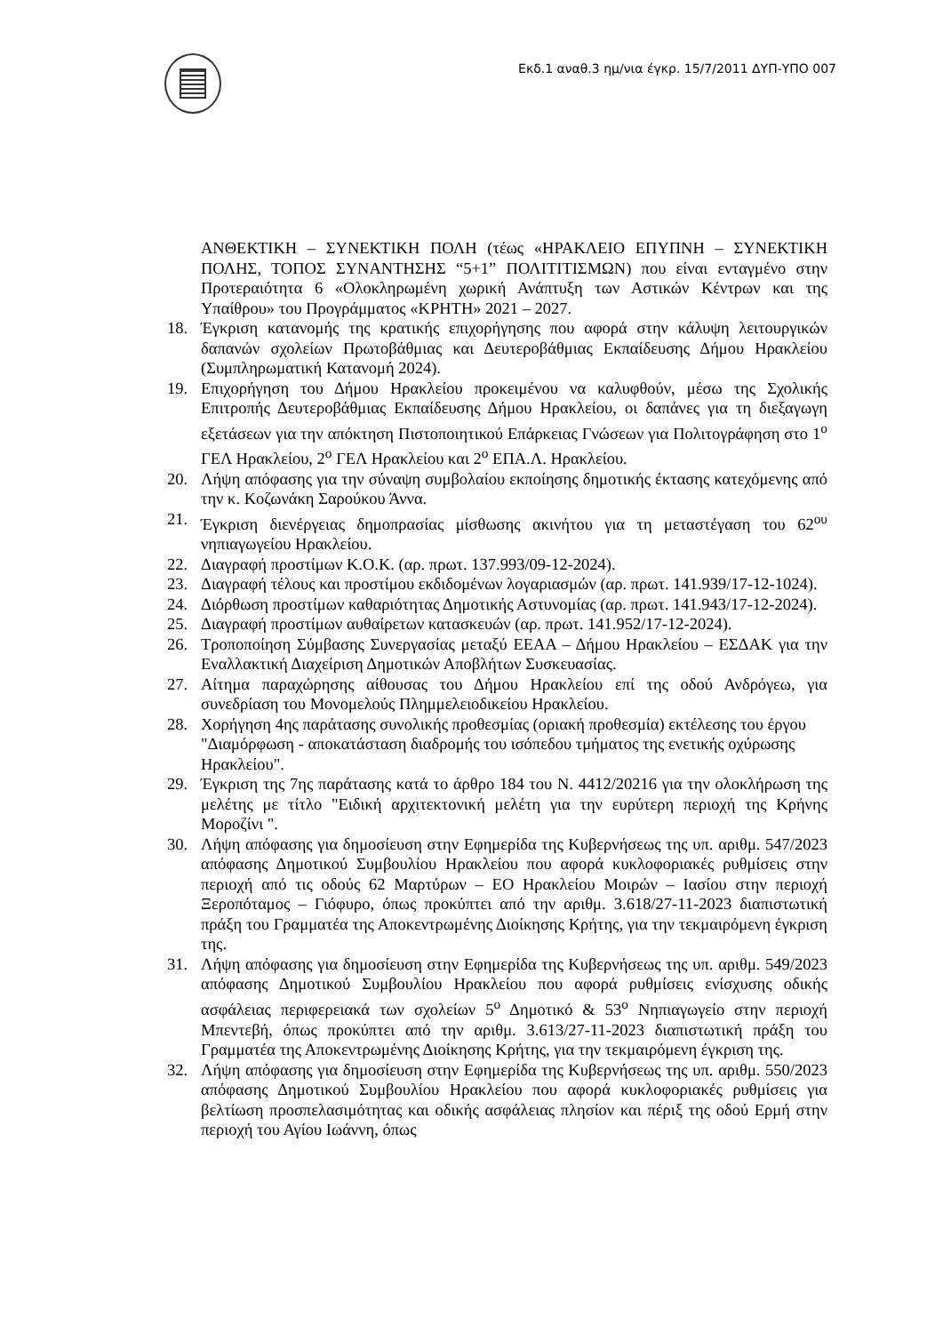Εκδ.1 αναθ.3 ημ/νια έγκρ. 15/7/2011 ΔΥΠ-ΥΠΟ 007
ΑΝΘΕΚΤΙΚΗ – ΣΥΝΕΚΤΙΚΗ ΠΟΛΗ (τέως «ΗΡΑΚΛΕΙΟ ΕΠΥΠΝΗ – ΣΥΝΕΚΤΙΚΗ ΠΟΛΗΣ, ΤΟΠΟΣ ΣΥΝΑΝΤΗΣΗΣ “5+1” ΠΟΛΙΤΙΤΙΣΜΩΝ) που είναι ενταγμένο στην Προτεραιότητα 6 «Ολοκληρωμένη χωρική Ανάπτυξη των Αστικών Κέντρων και της Υπαίθρου» του Προγράμματος «ΚΡΗΤΗ» 2021 – 2027.
18. Έγκριση κατανομής της κρατικής επιχορήγησης που αφορά στην κάλυψη λειτουργικών δαπανών σχολείων Πρωτοβάθμιας και Δευτεροβάθμιας Εκπαίδευσης Δήμου Ηρακλείου (Συμπληρωματική Κατανομή 2024).
19. Επιχορήγηση του Δήμου Ηρακλείου προκειμένου να καλυφθούν, μέσω της Σχολικής Επιτροπής Δευτεροβάθμιας Εκπαίδευσης Δήμου Ηρακλείου, οι δαπάνες για τη διεξαγωγη εξετάσεων για την απόκτηση Πιστοποιητικού Επάρκειας Γνώσεων για Πολιτογράφηση στο 1<sup>ο</sup> ΓΕΛ Ηρακλείου, 2<sup>ο</sup> ΓΕΛ Ηρακλείου και 2<sup>ο</sup> ΕΠΑ.Λ. Ηρακλείου.
20. Λήψη απόφασης για την σύναψη συμβολαίου εκποίησης δημοτικής έκτασης κατεχόμενης από την κ. Κοζωνάκη Σαρούκου Άννα.
21. Έγκριση διενέργειας δημοπρασίας μίσθωσης ακινήτου για τη μεταστέγαση του 62<sup>ου</sup> νηπιαγωγείου Ηρακλείου.
22. Διαγραφή προστίμων Κ.Ο.Κ. (αρ. πρωτ. 137.993/09-12-2024).
23. Διαγραφή τέλους και προστίμου εκδιδομένων λογαριασμών (αρ. πρωτ. 141.939/17-12-1024).
24. Διόρθωση προστίμων καθαριότητας Δημοτικής Αστυνομίας (αρ. πρωτ. 141.943/17-12-2024).
25. Διαγραφή προστίμων αυθαίρετων κατασκευών (αρ. πρωτ. 141.952/17-12-2024).
26. Τροποποίηση Σύμβασης Συνεργασίας μεταξύ ΕΕΑΑ – Δήμου Ηρακλείου – ΕΣΔΑΚ για την Εναλλακτική Διαχείριση Δημοτικών Αποβλήτων Συσκευασίας.
27. Αίτημα παραχώρησης αίθουσας του Δήμου Ηρακλείου επί της οδού Ανδρόγεω, για συνεδρίαση του Μονομελούς Πλημμελειοδικείου Ηρακλείου.
28. Χορήγηση 4ης παράτασης συνολικής προθεσμίας (οριακή προθεσμία) εκτέλεσης του έργου "Διαμόρφωση - αποκατάσταση διαδρομής του ισόπεδου τμήματος της ενετικής οχύρωσης Ηρακλείου".
29. Έγκριση της 7ης παράτασης κατά το άρθρο 184 του Ν. 4412/20216 για την ολοκλήρωση της μελέτης με τίτλο "Ειδική αρχιτεκτονική μελέτη για την ευρύτερη περιοχή της Κρήνης Μοροζίνι ".
30. Λήψη απόφασης για δημοσίευση στην Εφημερίδα της Κυβερνήσεως της υπ. αριθμ. 547/2023 απόφασης Δημοτικού Συμβουλίου Ηρακλείου που αφορά κυκλοφοριακές ρυθμίσεις στην περιοχή από τις οδούς 62 Μαρτύρων – ΕΟ Ηρακλείου Μοιρών – Ιασίου στην περιοχή Ξεροπόταμος – Γιόφυρο, όπως προκύπτει από την αριθμ. 3.618/27-11-2023 διαπιστωτική πράξη του Γραμματέα της Αποκεντρωμένης Διοίκησης Κρήτης, για την τεκμαιρόμενη έγκριση της.
31. Λήψη απόφασης για δημοσίευση στην Εφημερίδα της Κυβερνήσεως της υπ. αριθμ. 549/2023 απόφασης Δημοτικού Συμβουλίου Ηρακλείου που αφορά ρυθμίσεις ενίσχυσης οδικής ασφάλειας περιφερειακά των σχολείων 5<sup>ο</sup> Δημοτικό & 53<sup>ο</sup> Νηπιαγωγείο στην περιοχή Μπεντεβή, όπως προκύπτει από την αριθμ. 3.613/27-11-2023 διαπιστωτική πράξη του Γραμματέα της Αποκεντρωμένης Διοίκησης Κρήτης, για την τεκμαιρόμενη έγκριση της.
32. Λήψη απόφασης για δημοσίευση στην Εφημερίδα της Κυβερνήσεως της υπ. αριθμ. 550/2023 απόφασης Δημοτικού Συμβουλίου Ηρακλείου που αφορά κυκλοφοριακές ρυθμίσεις για βελτίωση προσπελασιμότητας και οδικής ασφάλειας πλησίον και πέριξ της οδού Ερμή στην περιοχή του Αγίου Ιωάννη, όπως